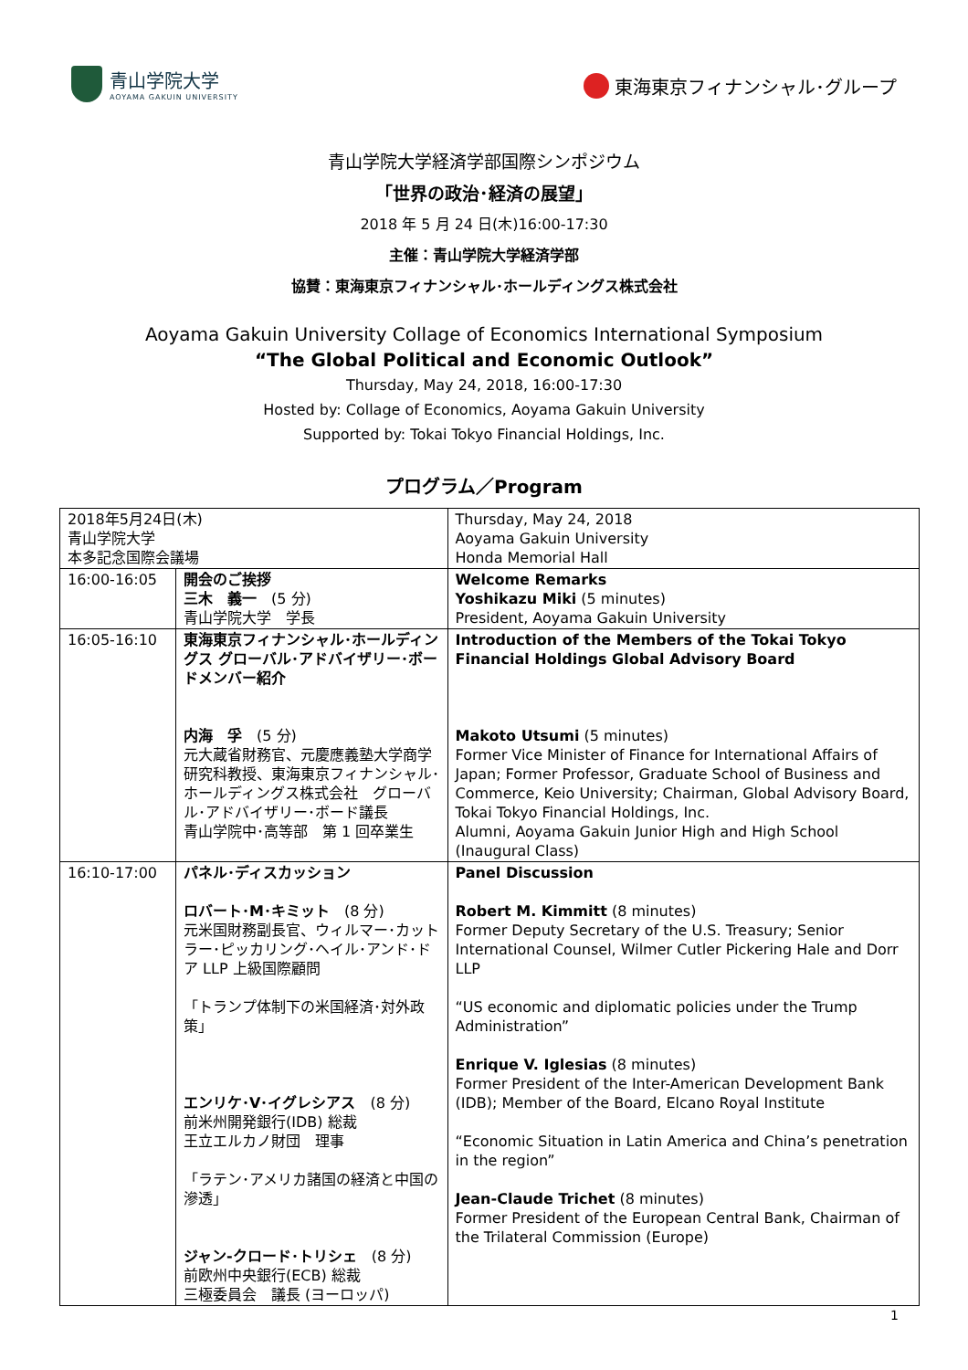青山学院大学
AOYAMA GAKUIN UNIVERSITY
東海東京フィナンシャル･グループ
青山学院大学経済学部国際シンポジウム
「世界の政治･経済の展望」
2018 年 5 月 24 日(木)16:00-17:30
主催：青山学院大学経済学部
協賛：東海東京フィナンシャル･ホールディングス株式会社
Aoyama Gakuin University Collage of Economics International Symposium
“The Global Political and Economic Outlook”
Thursday, May 24, 2018, 16:00-17:30
Hosted by: Collage of Economics, Aoyama Gakuin University
Supported by: Tokai Tokyo Financial Holdings, Inc.
プログラム／Program
| 2018年5月24日(木) 青山学院大学 本多記念国際会議場 | | Thursday, May 24, 2018 Aoyama Gakuin University Honda Memorial Hall |
| 16:00-16:05 | 開会のご挨拶 三木 義一 (5 分) 青山学院大学 学長 | Welcome Remarks Yoshikazu Miki (5 minutes) President, Aoyama Gakuin University |
| 16:05-16:10 | 東海東京フィナンシャル･ホールディングス グローバル･アドバイザリー･ボードメンバー紹介 内海 孚 (5 分) 元大蔵省財務官、元慶應義塾大学商学研究科教授、東海東京フィナンシャル･ホールディングス株式会社 グローバル･アドバイザリー･ボード議長 青山学院中･高等部 第 1 回卒業生 | Introduction of the Members of the Tokai Tokyo Financial Holdings Global Advisory Board Makoto Utsumi (5 minutes) Former Vice Minister of Finance for International Affairs of Japan; Former Professor, Graduate School of Business and Commerce, Keio University; Chairman, Global Advisory Board, Tokai Tokyo Financial Holdings, Inc. Alumni, Aoyama Gakuin Junior High and High School (Inaugural Class) |
| 16:10-17:00 | パネル･ディスカッション ロバート･M･キミット (8 分) 元米国財務副長官、ウィルマー･カットラー･ピッカリング･ヘイル･アンド･ドア LLP 上級国際顧問 「トランプ体制下の米国経済･対外政策」 エンリケ･V･イグレシアス (8 分) 前米州開発銀行(IDB) 総裁 王立エルカノ財団 理事 「ラテン･アメリカ諸国の経済と中国の滲透」 ジャン-クロード･トリシェ (8 分) 前欧州中央銀行(ECB) 総裁 三極委員会 議長 (ヨーロッパ) | Panel Discussion Robert M. Kimmitt (8 minutes) Former Deputy Secretary of the U.S. Treasury; Senior International Counsel, Wilmer Cutler Pickering Hale and Dorr LLP “US economic and diplomatic policies under the Trump Administration” Enrique V. Iglesias (8 minutes) Former President of the Inter-American Development Bank (IDB); Member of the Board, Elcano Royal Institute “Economic Situation in Latin America and China’s penetration in the region” Jean-Claude Trichet (8 minutes) Former President of the European Central Bank, Chairman of the Trilateral Commission (Europe) |
1